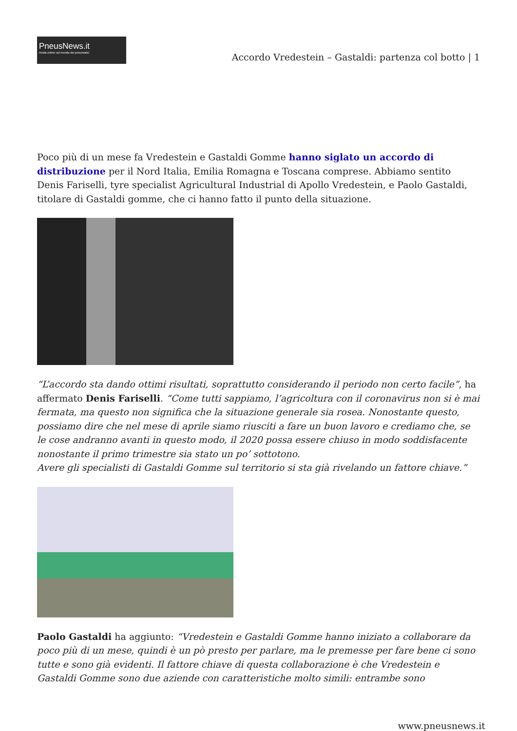PneusNews.it
rivista online sul mondo dei pneumatici
Accordo Vredestein – Gastaldi: partenza col botto | 1
Poco più di un mese fa Vredestein e Gastaldi Gomme hanno siglato un accordo di distribuzione per il Nord Italia, Emilia Romagna e Toscana comprese. Abbiamo sentito Denis Fariselli, tyre specialist Agricultural Industrial di Apollo Vredestein, e Paolo Gastaldi, titolare di Gastaldi gomme, che ci hanno fatto il punto della situazione.
“L’accordo sta dando ottimi risultati, soprattutto considerando il periodo non certo facile”, ha affermato Denis Fariselli. “Come tutti sappiamo, l’agricoltura con il coronavirus non si è mai fermata, ma questo non significa che la situazione generale sia rosea. Nonostante questo, possiamo dire che nel mese di aprile siamo riusciti a fare un buon lavoro e crediamo che, se le cose andranno avanti in questo modo, il 2020 possa essere chiuso in modo soddisfacente nonostante il primo trimestre sia stato un po’ sottotono.
Avere gli specialisti di Gastaldi Gomme sul territorio si sta già rivelando un fattore chiave.”
Paolo Gastaldi ha aggiunto: “Vredestein e Gastaldi Gomme hanno iniziato a collaborare da poco più di un mese, quindi è un pò presto per parlare, ma le premesse per fare bene ci sono tutte e sono già evidenti. Il fattore chiave di questa collaborazione è che Vredestein e Gastaldi Gomme sono due aziende con caratteristiche molto simili: entrambe sono
www.pneusnews.it